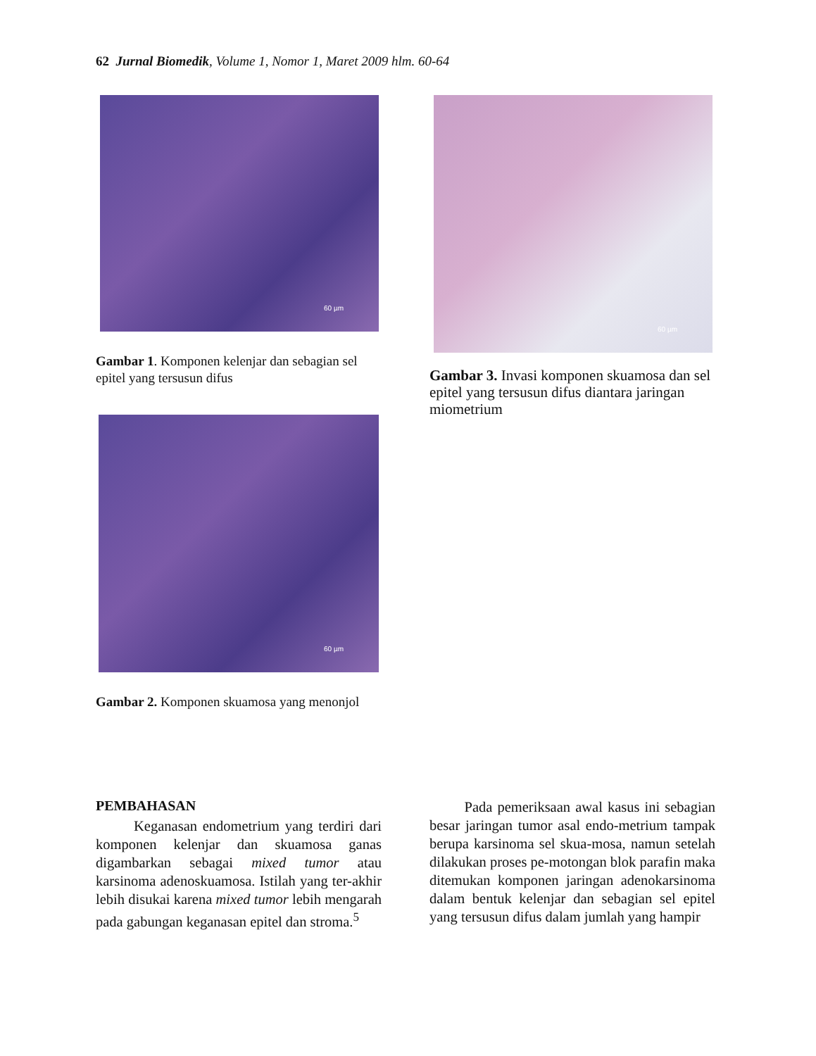62 Jurnal Biomedik, Volume 1, Nomor 1, Maret 2009 hlm. 60-64
60 µm
Gambar 1. Komponen kelenjar dan sebagian sel epitel yang tersusun difus
60 µm
Gambar 2. Komponen skuamosa yang menonjol
60 µm
Gambar 3. Invasi komponen skuamosa dan sel epitel yang tersusun difus diantara jaringan miometrium
PEMBAHASAN
Keganasan endometrium yang terdiri dari komponen kelenjar dan skuamosa ganas digambarkan sebagai mixed tumor atau karsinoma adenoskuamosa. Istilah yang ter-akhir lebih disukai karena mixed tumor lebih mengarah pada gabungan keganasan epitel dan stroma.<sup>5</sup>
Pada pemeriksaan awal kasus ini sebagian besar jaringan tumor asal endo-metrium tampak berupa karsinoma sel skua-mosa, namun setelah dilakukan proses pe-motongan blok parafin maka ditemukan komponen jaringan adenokarsinoma dalam bentuk kelenjar dan sebagian sel epitel yang tersusun difus dalam jumlah yang hampir